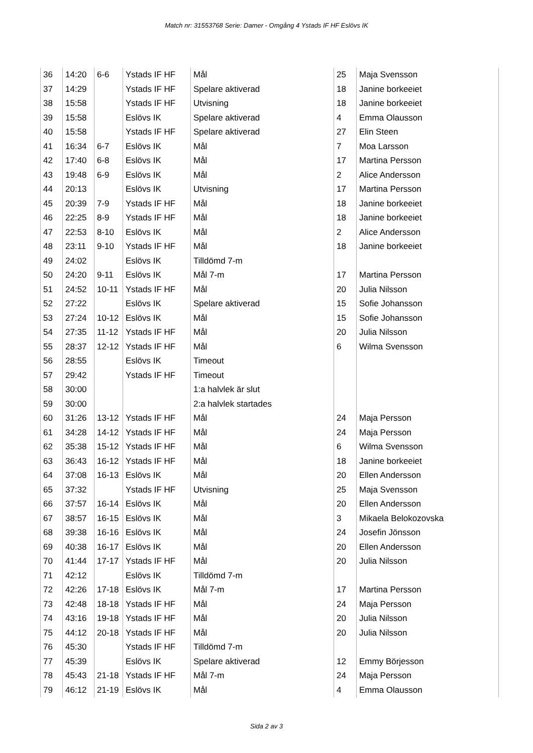Match nr: 31553768 Serie: Damer - Omgång 4 Ystads IF HF Eslövs IK
| 36 | 14:20 | 6-6 | Ystads IF HF | Mål | 25 | Maja Svensson |
| 37 | 14:29 | | Ystads IF HF | Spelare aktiverad | 18 | Janine borkeeiet |
| 38 | 15:58 | | Ystads IF HF | Utvisning | 18 | Janine borkeeiet |
| 39 | 15:58 | | Eslövs IK | Spelare aktiverad | 4 | Emma Olausson |
| 40 | 15:58 | | Ystads IF HF | Spelare aktiverad | 27 | Elin Steen |
| 41 | 16:34 | 6-7 | Eslövs IK | Mål | 7 | Moa Larsson |
| 42 | 17:40 | 6-8 | Eslövs IK | Mål | 17 | Martina Persson |
| 43 | 19:48 | 6-9 | Eslövs IK | Mål | 2 | Alice Andersson |
| 44 | 20:13 | | Eslövs IK | Utvisning | 17 | Martina Persson |
| 45 | 20:39 | 7-9 | Ystads IF HF | Mål | 18 | Janine borkeeiet |
| 46 | 22:25 | 8-9 | Ystads IF HF | Mål | 18 | Janine borkeeiet |
| 47 | 22:53 | 8-10 | Eslövs IK | Mål | 2 | Alice Andersson |
| 48 | 23:11 | 9-10 | Ystads IF HF | Mål | 18 | Janine borkeeiet |
| 49 | 24:02 | | Eslövs IK | Tilldömd 7-m | | |
| 50 | 24:20 | 9-11 | Eslövs IK | Mål 7-m | 17 | Martina Persson |
| 51 | 24:52 | 10-11 | Ystads IF HF | Mål | 20 | Julia Nilsson |
| 52 | 27:22 | | Eslövs IK | Spelare aktiverad | 15 | Sofie Johansson |
| 53 | 27:24 | 10-12 | Eslövs IK | Mål | 15 | Sofie Johansson |
| 54 | 27:35 | 11-12 | Ystads IF HF | Mål | 20 | Julia Nilsson |
| 55 | 28:37 | 12-12 | Ystads IF HF | Mål | 6 | Wilma Svensson |
| 56 | 28:55 | | Eslövs IK | Timeout | | |
| 57 | 29:42 | | Ystads IF HF | Timeout | | |
| 58 | 30:00 | | | 1:a halvlek är slut | | |
| 59 | 30:00 | | | 2:a halvlek startades | | |
| 60 | 31:26 | 13-12 | Ystads IF HF | Mål | 24 | Maja Persson |
| 61 | 34:28 | 14-12 | Ystads IF HF | Mål | 24 | Maja Persson |
| 62 | 35:38 | 15-12 | Ystads IF HF | Mål | 6 | Wilma Svensson |
| 63 | 36:43 | 16-12 | Ystads IF HF | Mål | 18 | Janine borkeeiet |
| 64 | 37:08 | 16-13 | Eslövs IK | Mål | 20 | Ellen Andersson |
| 65 | 37:32 | | Ystads IF HF | Utvisning | 25 | Maja Svensson |
| 66 | 37:57 | 16-14 | Eslövs IK | Mål | 20 | Ellen Andersson |
| 67 | 38:57 | 16-15 | Eslövs IK | Mål | 3 | Mikaela Belokozovska |
| 68 | 39:38 | 16-16 | Eslövs IK | Mål | 24 | Josefin Jönsson |
| 69 | 40:38 | 16-17 | Eslövs IK | Mål | 20 | Ellen Andersson |
| 70 | 41:44 | 17-17 | Ystads IF HF | Mål | 20 | Julia Nilsson |
| 71 | 42:12 | | Eslövs IK | Tilldömd 7-m | | |
| 72 | 42:26 | 17-18 | Eslövs IK | Mål 7-m | 17 | Martina Persson |
| 73 | 42:48 | 18-18 | Ystads IF HF | Mål | 24 | Maja Persson |
| 74 | 43:16 | 19-18 | Ystads IF HF | Mål | 20 | Julia Nilsson |
| 75 | 44:12 | 20-18 | Ystads IF HF | Mål | 20 | Julia Nilsson |
| 76 | 45:30 | | Ystads IF HF | Tilldömd 7-m | | |
| 77 | 45:39 | | Eslövs IK | Spelare aktiverad | 12 | Emmy Börjesson |
| 78 | 45:43 | 21-18 | Ystads IF HF | Mål 7-m | 24 | Maja Persson |
| 79 | 46:12 | 21-19 | Eslövs IK | Mål | 4 | Emma Olausson |
Sida 2 av 3